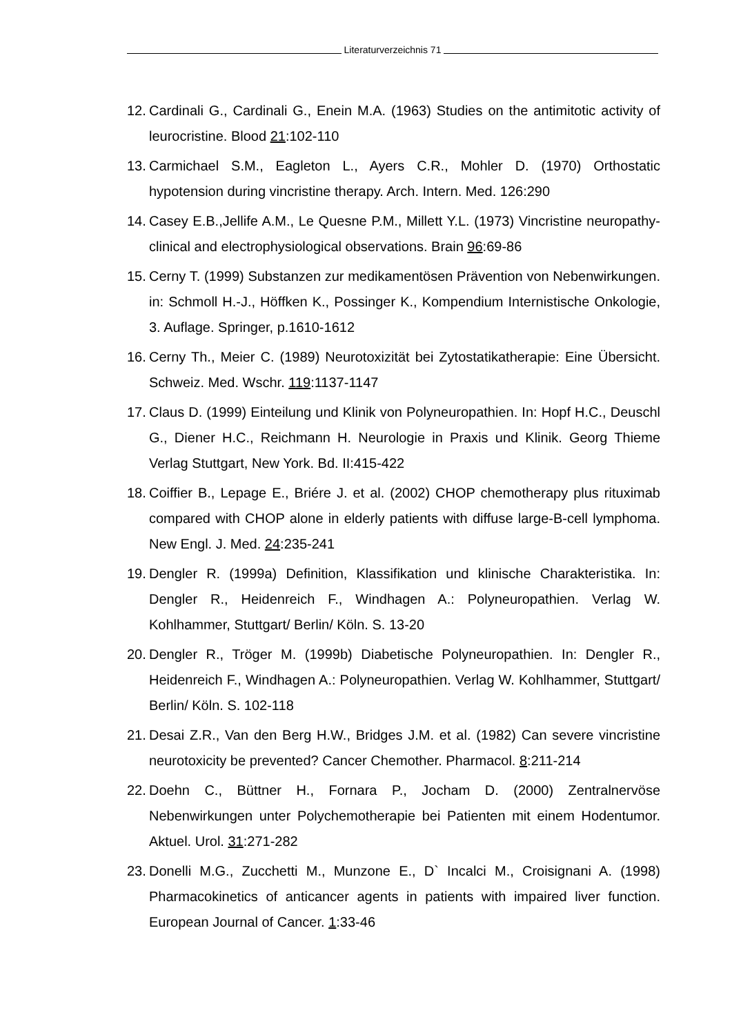Literaturverzeichnis 71
12.
Cardinali G., Cardinali G., Enein M.A. (1963) Studies on the antimitotic activity of leurocristine. Blood 21:102-110
13.
Carmichael S.M., Eagleton L., Ayers C.R., Mohler D. (1970) Orthostatic hypotension during vincristine therapy. Arch. Intern. Med. 126:290
14.
Casey E.B.,Jellife A.M., Le Quesne P.M., Millett Y.L. (1973) Vincristine neuropathy-clinical and electrophysiological observations. Brain 96:69-86
15.
Cerny T. (1999) Substanzen zur medikamentösen Prävention von Nebenwirkungen. in: Schmoll H.-J., Höffken K., Possinger K., Kompendium Internistische Onkologie, 3. Auflage. Springer, p.1610-1612
16.
Cerny Th., Meier C. (1989) Neurotoxizität bei Zytostatikatherapie: Eine Übersicht. Schweiz. Med. Wschr. 119:1137-1147
17.
Claus D. (1999) Einteilung und Klinik von Polyneuropathien. In: Hopf H.C., Deuschl G., Diener H.C., Reichmann H. Neurologie in Praxis und Klinik. Georg Thieme Verlag Stuttgart, New York. Bd. II:415-422
18.
Coiffier B., Lepage E., Briére J. et al. (2002) CHOP chemotherapy plus rituximab compared with CHOP alone in elderly patients with diffuse large-B-cell lymphoma. New Engl. J. Med. 24:235-241
19.
Dengler R. (1999a) Definition, Klassifikation und klinische Charakteristika. In: Dengler R., Heidenreich F., Windhagen A.: Polyneuropathien. Verlag W. Kohlhammer, Stuttgart/ Berlin/ Köln. S. 13-20
20.
Dengler R., Tröger M. (1999b) Diabetische Polyneuropathien. In: Dengler R., Heidenreich F., Windhagen A.: Polyneuropathien. Verlag W. Kohlhammer, Stuttgart/ Berlin/ Köln. S. 102-118
21.
Desai Z.R., Van den Berg H.W., Bridges J.M. et al. (1982) Can severe vincristine neurotoxicity be prevented? Cancer Chemother. Pharmacol. 8:211-214
22.
Doehn C., Büttner H., Fornara P., Jocham D. (2000) Zentralnervöse Nebenwirkungen unter Polychemotherapie bei Patienten mit einem Hodentumor. Aktuel. Urol. 31:271-282
23.
Donelli M.G., Zucchetti M., Munzone E., D` Incalci M., Croisignani A. (1998) Pharmacokinetics of anticancer agents in patients with impaired liver function. European Journal of Cancer. 1:33-46